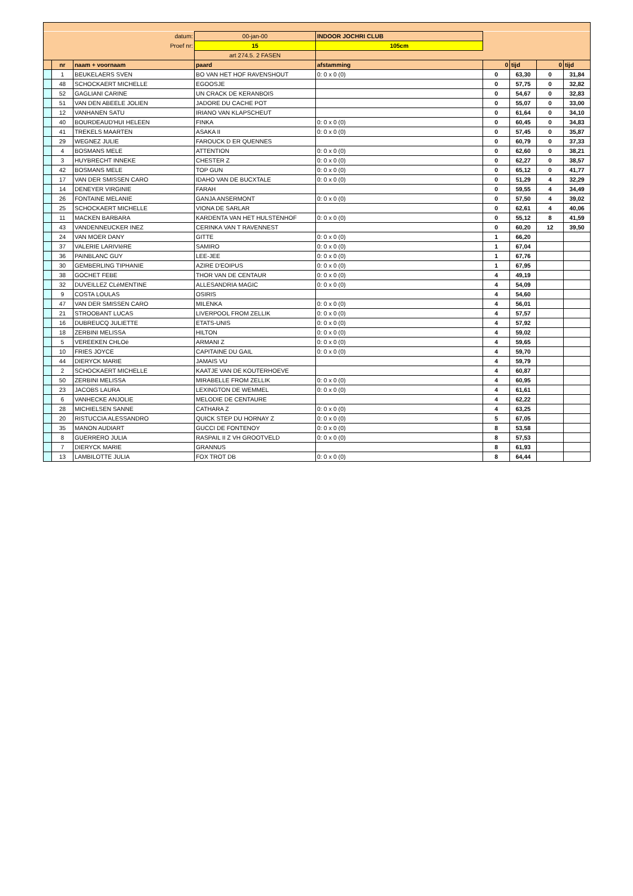| datum: | | | 00-jan-00 | INDOOR JOCHRI CLUB | | | | |
| Proef nr: | | | 15 | 105cm | | | | |
| | | | art 274.5. 2 FASEN | | | | | |
| | nr | naam + voornaam | paard | afstamming | 0 | tijd | 0 | tijd |
| | 1 | BEUKELAERS SVEN | BO VAN HET HOF RAVENSHOUT | 0: 0 x 0 (0) | 0 | 63,30 | 0 | 31,84 |
| | 48 | SCHOCKAERT MICHELLE | EGOOSJE | | 0 | 57,75 | 0 | 32,82 |
| | 52 | GAGLIANI CARINE | UN CRACK DE KERANBOIS | | 0 | 54,67 | 0 | 32,83 |
| | 51 | VAN DEN ABEELE JOLIEN | JADORE DU CACHE POT | | 0 | 55,07 | 0 | 33,00 |
| | 12 | VANHANEN SATU | IRIANO VAN KLAPSCHEUT | | 0 | 61,64 | 0 | 34,10 |
| | 40 | BOURDEAUD'HUI HELEEN | FINKA | 0: 0 x 0 (0) | 0 | 60,45 | 0 | 34,83 |
| | 41 | TREKELS MAARTEN | ASAKA II | 0: 0 x 0 (0) | 0 | 57,45 | 0 | 35,87 |
| | 29 | WEGNEZ JULIE | FAROUCK D ER QUENNES | | 0 | 60,79 | 0 | 37,33 |
| | 4 | BOSMANS MELE | ATTENTION | 0: 0 x 0 (0) | 0 | 62,60 | 0 | 38,21 |
| | 3 | HUYBRECHT INNEKE | CHESTER Z | 0: 0 x 0 (0) | 0 | 62,27 | 0 | 38,57 |
| | 42 | BOSMANS MELE | TOP GUN | 0: 0 x 0 (0) | 0 | 65,12 | 0 | 41,77 |
| | 17 | VAN DER SMISSEN CARO | IDAHO VAN DE BUCXTALE | 0: 0 x 0 (0) | 0 | 51,29 | 4 | 32,29 |
| | 14 | DENEYER VIRGINIE | FARAH | | 0 | 59,55 | 4 | 34,49 |
| | 26 | FONTAINE MELANIE | GANJA ANSERMONT | 0: 0 x 0 (0) | 0 | 57,50 | 4 | 39,02 |
| | 25 | SCHOCKAERT MICHELLE | VIONA DE SARLAR | | 0 | 62,61 | 4 | 40,06 |
| | 11 | MACKEN BARBARA | KARDENTA VAN HET HULSTENHOF | 0: 0 x 0 (0) | 0 | 55,12 | 8 | 41,59 |
| | 43 | VANDENNEUCKER INEZ | CERINKA VAN T RAVENNEST | | 0 | 60,20 | 12 | 39,50 |
| | 24 | VAN MOER DANY | GITTE | 0: 0 x 0 (0) | 1 | 66,20 | | |
| | 37 | VALERIE LARIVIèRE | SAMIRO | 0: 0 x 0 (0) | 1 | 67,04 | | |
| | 36 | PAINBLANC GUY | LEE-JEE | 0: 0 x 0 (0) | 1 | 67,76 | | |
| | 30 | GEMBERLING TIPHANIE | AZIRE D'EOIPUS | 0: 0 x 0 (0) | 1 | 67,95 | | |
| | 38 | GOCHET FEBE | THOR VAN DE CENTAUR | 0: 0 x 0 (0) | 4 | 49,19 | | |
| | 32 | DUVEILLEZ CLéMENTINE | ALLESANDRIA MAGIC | 0: 0 x 0 (0) | 4 | 54,09 | | |
| | 9 | COSTA LOULAS | OSIRIS | | 4 | 54,60 | | |
| | 47 | VAN DER SMISSEN CARO | MILENKA | 0: 0 x 0 (0) | 4 | 56,01 | | |
| | 21 | STROOBANT LUCAS | LIVERPOOL FROM ZELLIK | 0: 0 x 0 (0) | 4 | 57,57 | | |
| | 16 | DUBREUCQ JULIETTE | ETATS-UNIS | 0: 0 x 0 (0) | 4 | 57,92 | | |
| | 18 | ZERBINI MELISSA | HILTON | 0: 0 x 0 (0) | 4 | 59,02 | | |
| | 5 | VEREEKEN CHLOë | ARMANI Z | 0: 0 x 0 (0) | 4 | 59,65 | | |
| | 10 | FRIES JOYCE | CAPITAINE DU GAIL | 0: 0 x 0 (0) | 4 | 59,70 | | |
| | 44 | DIERYCK MARIE | JAMAIS VU | | 4 | 59,79 | | |
| | 2 | SCHOCKAERT MICHELLE | KAATJE VAN DE KOUTERHOEVE | | 4 | 60,87 | | |
| | 50 | ZERBINI MELISSA | MIRABELLE FROM ZELLIK | 0: 0 x 0 (0) | 4 | 60,95 | | |
| | 23 | JACOBS LAURA | LEXINGTON DE WEMMEL | 0: 0 x 0 (0) | 4 | 61,61 | | |
| | 6 | VANHECKE ANJOLIE | MELODIE DE CENTAURE | | 4 | 62,22 | | |
| | 28 | MICHIELSEN SANNE | CATHARA Z | 0: 0 x 0 (0) | 4 | 63,25 | | |
| | 20 | RISTUCCIA ALESSANDRO | QUICK STEP DU HORNAY Z | 0: 0 x 0 (0) | 5 | 67,05 | | |
| | 35 | MANON AUDIART | GUCCI DE FONTENOY | 0: 0 x 0 (0) | 8 | 53,58 | | |
| | 8 | GUERRERO JULIA | RASPAIL II Z VH GROOTVELD | 0: 0 x 0 (0) | 8 | 57,53 | | |
| | 7 | DIERYCK MARIE | GRANNUS | | 8 | 61,93 | | |
| | 13 | LAMBILOTTE JULIA | FOX TROT DB | 0: 0 x 0 (0) | 8 | 64,44 | | |